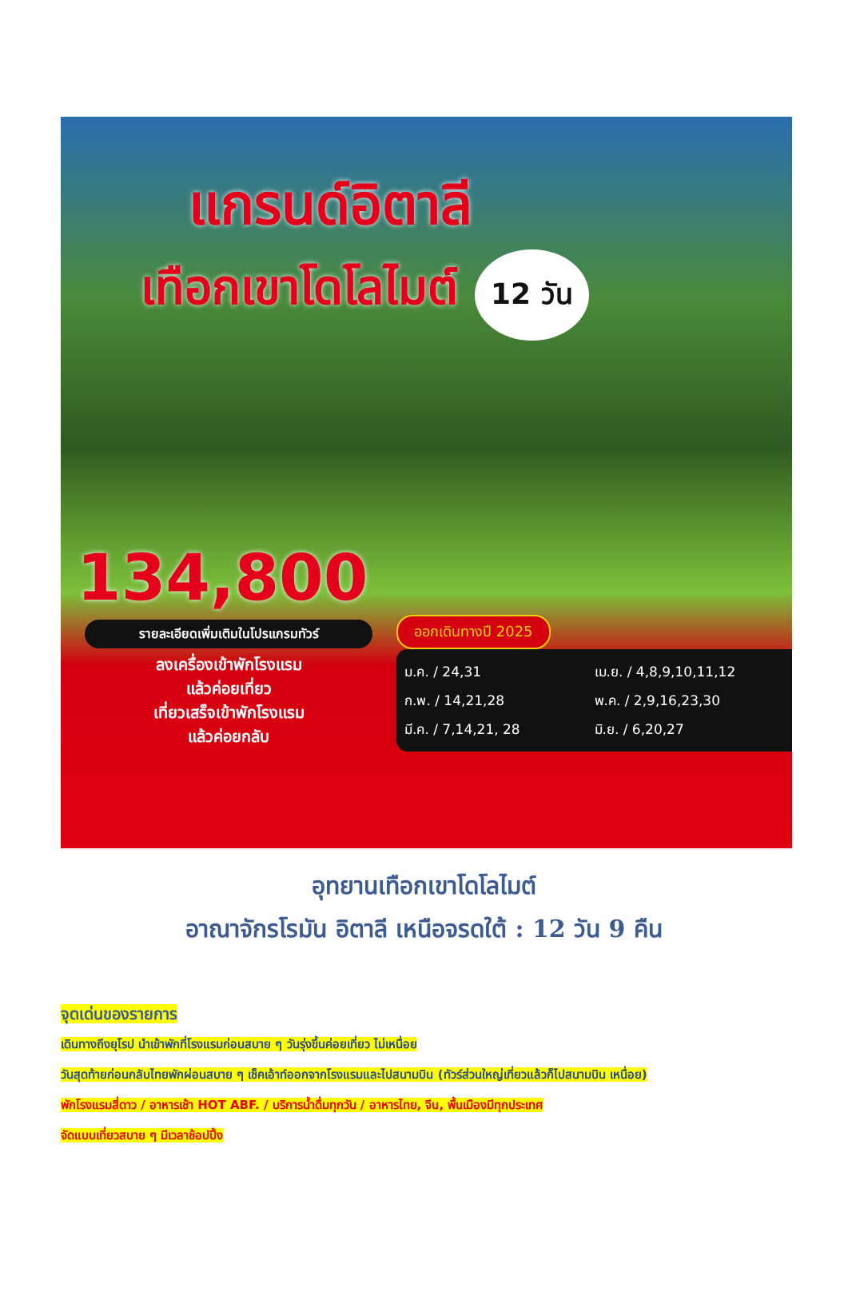แกรนด์อิตาลี
เทือกเขาโดโลไมต์ 12 วัน
134,800
รายละเอียดเพิ่มเติมในโปรแกรมทัวร์
ลงเครื่องเข้าพักโรงแรม
แล้วค่อยเที่ยว
เที่ยวเสร็จเข้าพักโรงแรม
แล้วค่อยกลับ
ออกเดินทางปี 2025
ม.ค. / 24,31
ก.พ. / 14,21,28
มี.ค. / 7,14,21, 28
เม.ย. / 4,8,9,10,11,12
พ.ค. / 2,9,16,23,30
มิ.ย. / 6,20,27
อุทยานเทือกเขาโดโลไมต์
อาณาจักรโรมัน อิตาลี เหนือจรดใต้ : 12 วัน 9 คืน
จุดเด่นของรายการ
เดินทางถึงยุโรป นำเข้าพักที่โรงแรมก่อนสบาย ๆ วันรุ่งขึ้นค่อยเที่ยว ไม่เหนื่อย
วันสุดท้ายก่อนกลับไทยพักผ่อนสบาย ๆ เช็คเอ้าท์ออกจากโรงแรมและไปสนามบิน (ทัวร์ส่วนใหญ่เที่ยวแล้วก็ไปสนามบิน เหนื่อย)
พักโรงแรมสี่ดาว / อาหารเช้า HOT ABF. / บริการน้ำดื่มทุกวัน / อาหารไทย, จีน, พื้นเมืองมีทุกประเทศ
จัดแบบเที่ยวสบาย ๆ มีเวลาช้อปปิ้ง